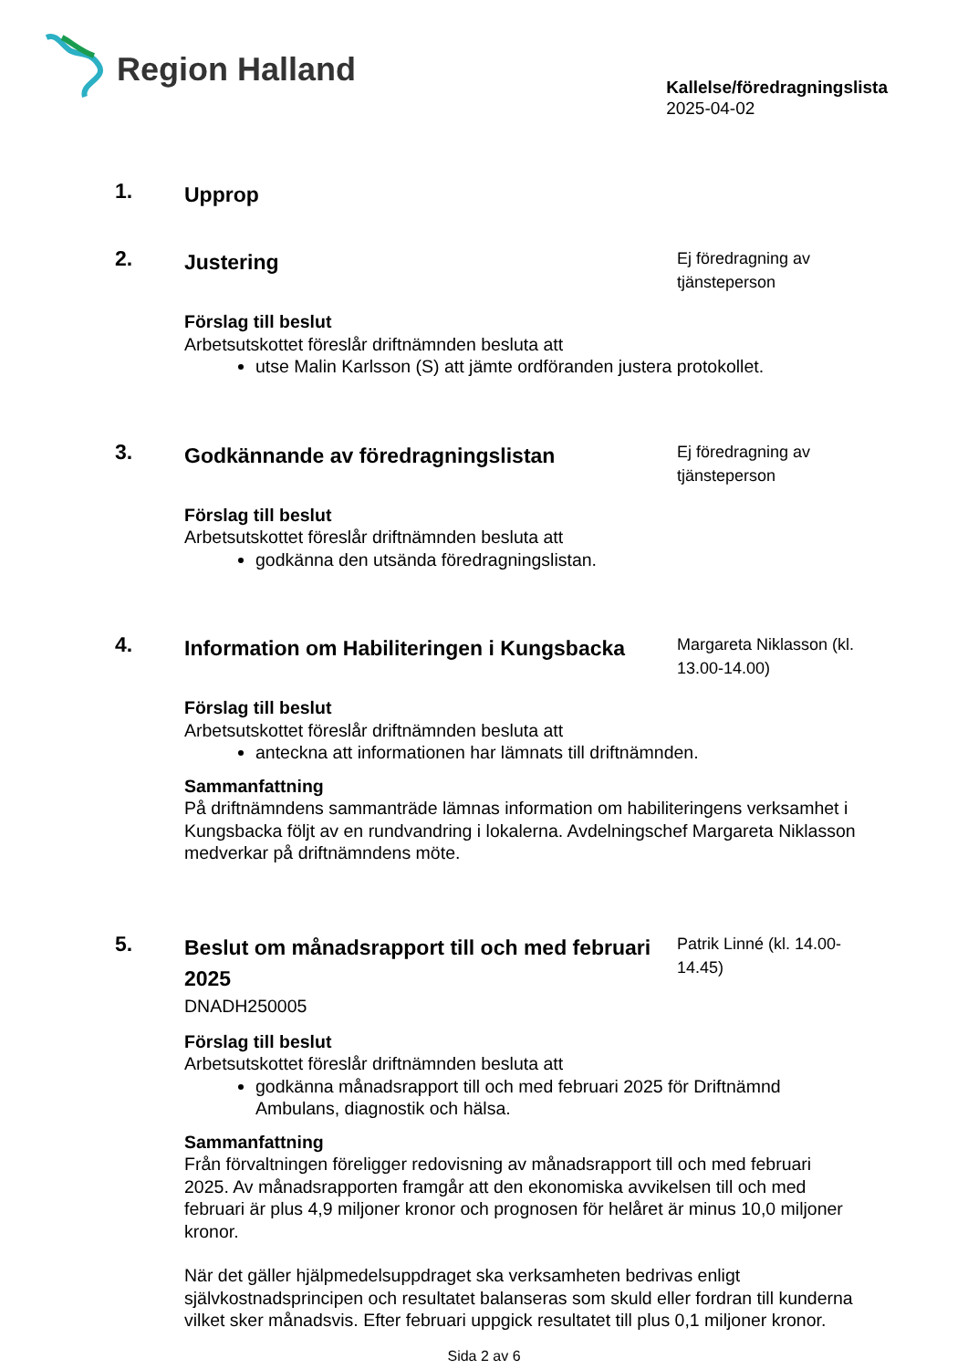Region Halland
Kallelse/föredragningslista
2025-04-02
1.
Upprop
2.
Justering
Ej föredragning av tjänsteperson
Förslag till beslut
Arbetsutskottet föreslår driftnämnden besluta att
utse Malin Karlsson (S) att jämte ordföranden justera protokollet.
3.
Godkännande av föredragningslistan
Ej föredragning av tjänsteperson
Förslag till beslut
Arbetsutskottet föreslår driftnämnden besluta att
godkänna den utsända föredragningslistan.
4.
Information om Habiliteringen i Kungsbacka
Margareta Niklasson (kl. 13.00-14.00)
Förslag till beslut
Arbetsutskottet föreslår driftnämnden besluta att
anteckna att informationen har lämnats till driftnämnden.
Sammanfattning
På driftnämndens sammanträde lämnas information om habiliteringens verksamhet i Kungsbacka följt av en rundvandring i lokalerna. Avdelningschef Margareta Niklasson medverkar på driftnämndens möte.
5.
Beslut om månadsrapport till och med februari 2025
DNADH250005
Patrik Linné (kl. 14.00-14.45)
Förslag till beslut
Arbetsutskottet föreslår driftnämnden besluta att
godkänna månadsrapport till och med februari 2025 för Driftnämnd Ambulans, diagnostik och hälsa.
Sammanfattning
Från förvaltningen föreligger redovisning av månadsrapport till och med februari 2025. Av månadsrapporten framgår att den ekonomiska avvikelsen till och med februari är plus 4,9 miljoner kronor och prognosen för helåret är minus 10,0 miljoner kronor.
När det gäller hjälpmedelsuppdraget ska verksamheten bedrivas enligt självkostnadsprincipen och resultatet balanseras som skuld eller fordran till kunderna vilket sker månadsvis. Efter februari uppgick resultatet till plus 0,1 miljoner kronor.
Sida 2 av 6